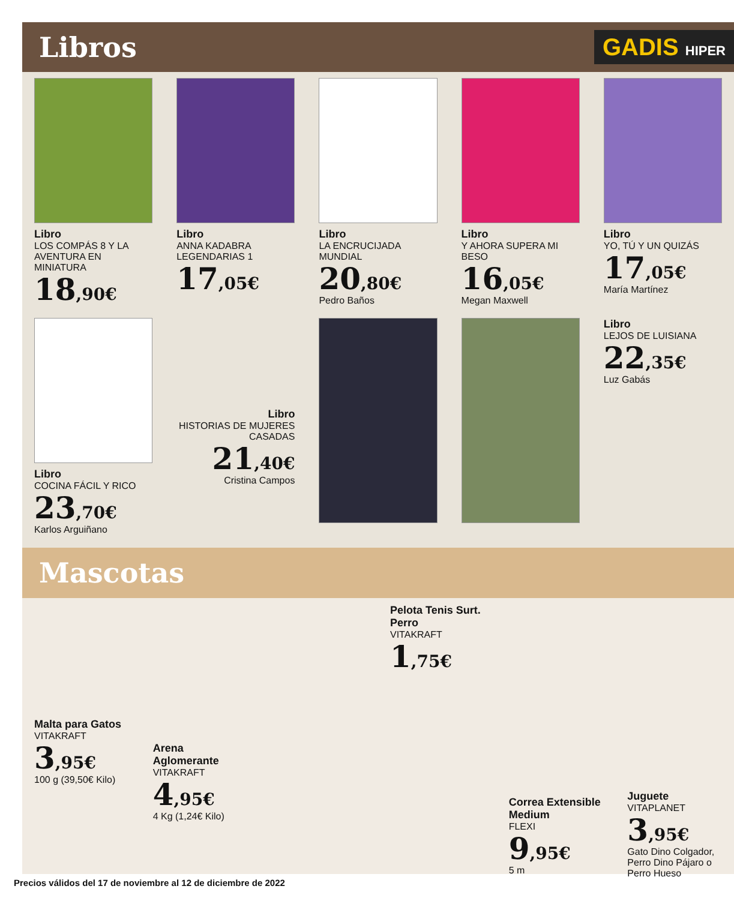Libros
GADIS HIPER
Libro
LOS COMPÁS 8 Y LA AVENTURA EN MINIATURA
18,90€
Libro
ANNA KADABRA LEGENDARIAS 1
17,05€
Libro
LA ENCRUCIJADA MUNDIAL
20,80€
Pedro Baños
Libro
Y AHORA SUPERA MI BESO
16,05€
Megan Maxwell
Libro
YO, TÚ Y UN QUIZÁS
17,05€
María Martínez
Libro
COCINA FÁCIL Y RICO
23,70€
Karlos Arguiñano
Libro
HISTORIAS DE MUJERES CASADAS
21,40€
Cristina Campos
Libro
LEJOS DE LUISIANA
22,35€
Luz Gabás
Mascotas
Malta para Gatos
VITAKRAFT
3,95€
100 g (39,50€ Kilo)
Arena Aglomerante
VITAKRAFT
4,95€
4 Kg (1,24€ Kilo)
Pelota Tenis Surt. Perro
VITAKRAFT
1,75€
Correa Extensible Medium
FLEXI
9,95€
5 m
Juguete
VITAPLANET
3,95€
Gato Dino Colgador, Perro Dino Pájaro o Perro Hueso
Precios válidos del 17 de noviembre al 12 de diciembre de 2022